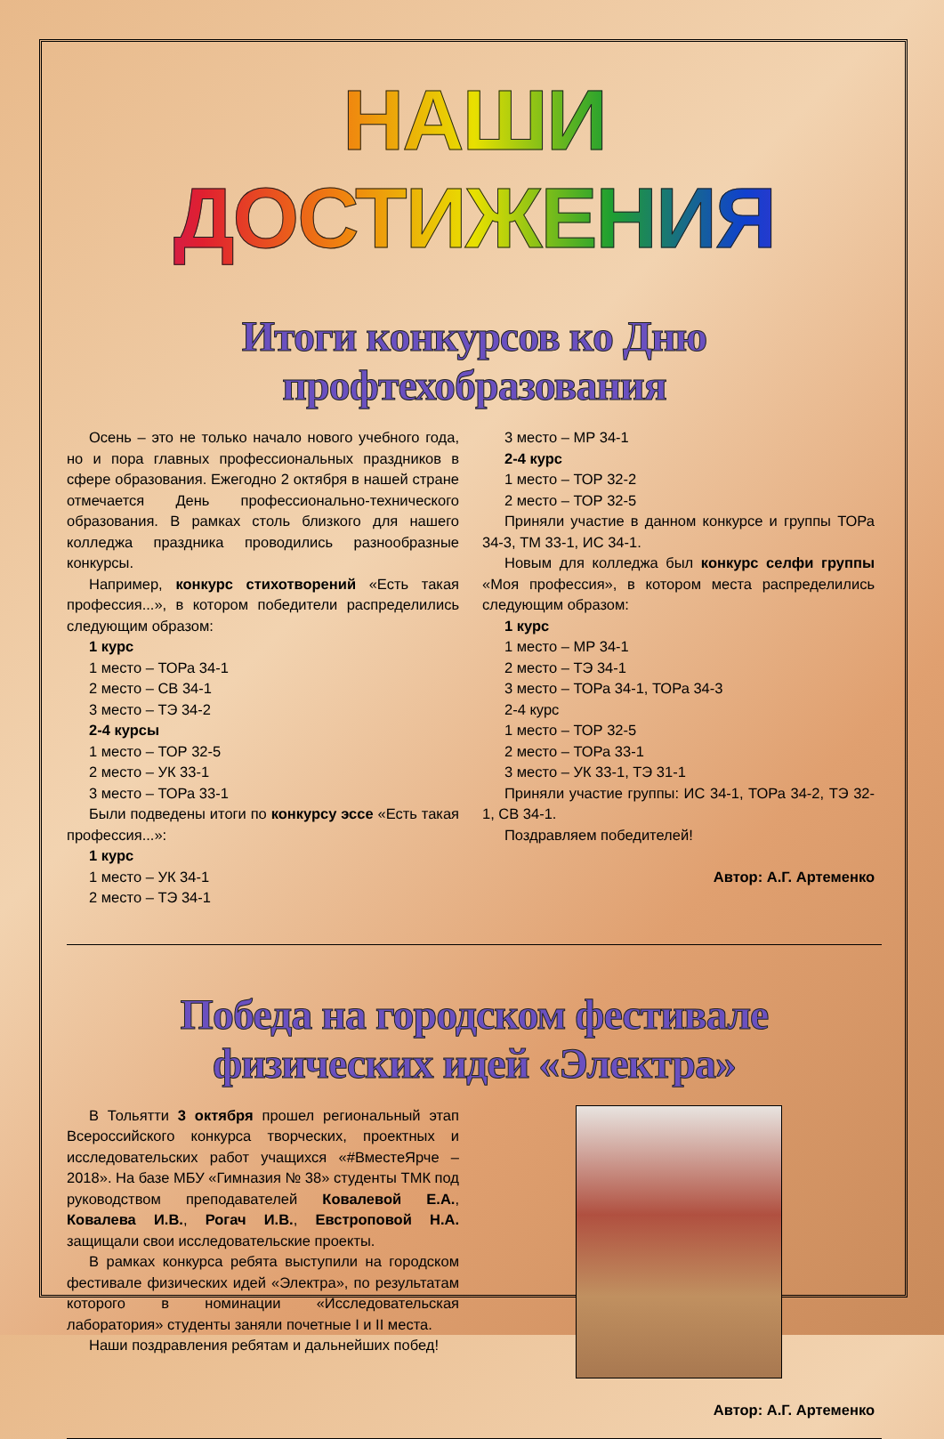НАШИ ДОСТИЖЕНИЯ
Итоги конкурсов ко Дню профтехобразования
Осень – это не только начало нового учебного года, но и пора главных профессиональных праздников в сфере образования. Ежегодно 2 октября в нашей стране отмечается День профессионально-технического образования. В рамках столь близкого для нашего колледжа праздника проводились разнообразные конкурсы.
Например, конкурс стихотворений «Есть такая профессия...», в котором победители распределились следующим образом:
1 курс
1 место – ТОРа 34-1
2 место – СВ 34-1
3 место – ТЭ 34-2
2-4 курсы
1 место – ТОР 32-5
2 место – УК 33-1
3 место – ТОРа 33-1
Были подведены итоги по конкурсу эссе «Есть такая профессия...»:
1 курс
1 место – УК 34-1
2 место – ТЭ 34-1
3 место – МР 34-1
2-4 курс
1 место – ТОР 32-2
2 место – ТОР 32-5
Приняли участие в данном конкурсе и группы ТОРа 34-3, ТМ 33-1, ИС 34-1.
Новым для колледжа был конкурс селфи группы «Моя профессия», в котором места распределились следующим образом:
1 курс
1 место – МР 34-1
2 место – ТЭ 34-1
3 место – ТОРа 34-1, ТОРа 34-3
2-4 курс
1 место – ТОР 32-5
2 место – ТОРа 33-1
3 место – УК 33-1, ТЭ 31-1
Приняли участие группы: ИС 34-1, ТОРа 34-2, ТЭ 32-1, СВ 34-1.
Поздравляем победителей!
Автор: А.Г. Артеменко
Победа на городском фестивале физических идей «Электра»
В Тольятти 3 октября прошел региональный этап Всероссийского конкурса творческих, проектных и исследовательских работ учащихся «#ВместеЯрче – 2018». На базе МБУ «Гимназия № 38» студенты ТМК под руководством преподавателей Ковалевой Е.А., Ковалева И.В., Рогач И.В., Евстроповой Н.А. защищали свои исследовательские проекты.
В рамках конкурса ребята выступили на городском фестивале физических идей «Электра», по результатам которого в номинации «Исследовательская лаборатория» студенты заняли почетные I и II места.
Наши поздравления ребятам и дальнейших побед!
Автор: А.Г. Артеменко